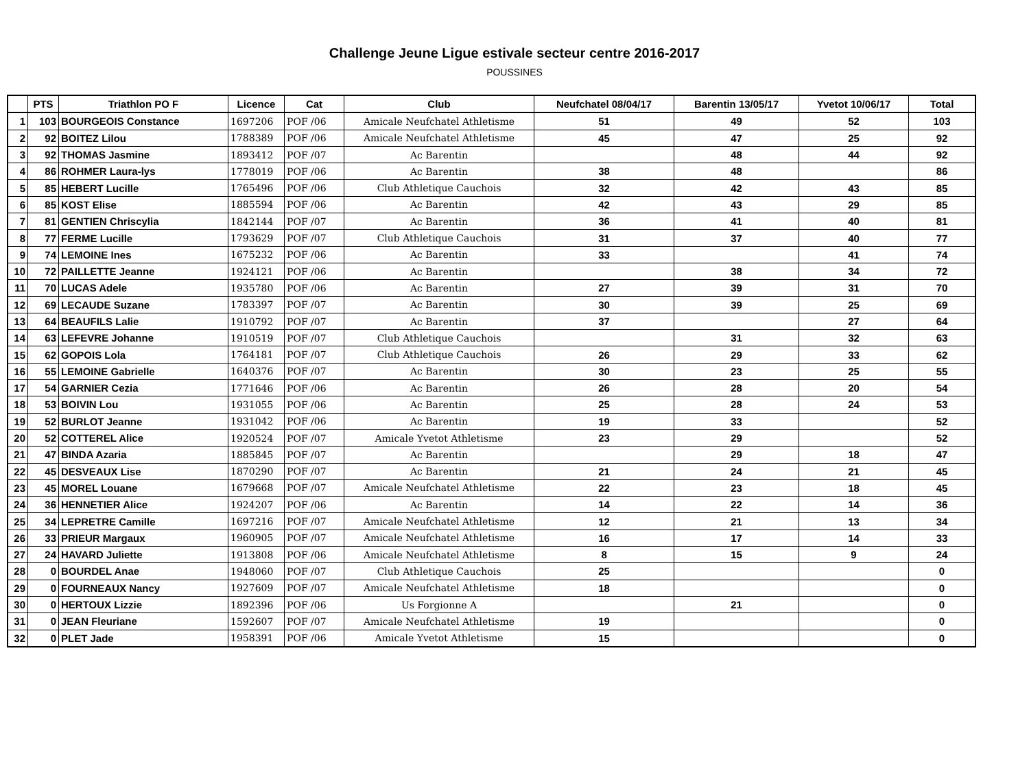Challenge Jeune Ligue estivale secteur centre 2016-2017
POUSSINES
| | PTS | Triathlon PO F | Licence | Cat | Club | Neufchatel 08/04/17 | Barentin 13/05/17 | Yvetot 10/06/17 | Total |
| --- | --- | --- | --- | --- | --- | --- | --- | --- | --- |
| 1 | 103 | BOURGEOIS Constance | 1697206 | POF /06 | Amicale Neufchatel Athletisme | 51 | 49 | 52 | 103 |
| 2 | 92 | BOITEZ Lilou | 1788389 | POF /06 | Amicale Neufchatel Athletisme | 45 | 47 | 25 | 92 |
| 3 | 92 | THOMAS Jasmine | 1893412 | POF /07 | Ac Barentin | | 48 | 44 | 92 |
| 4 | 86 | ROHMER Laura-lys | 1778019 | POF /06 | Ac Barentin | 38 | 48 | | 86 |
| 5 | 85 | HEBERT Lucille | 1765496 | POF /06 | Club Athletique Cauchois | 32 | 42 | 43 | 85 |
| 6 | 85 | KOST Elise | 1885594 | POF /06 | Ac Barentin | 42 | 43 | 29 | 85 |
| 7 | 81 | GENTIEN Chriscylia | 1842144 | POF /07 | Ac Barentin | 36 | 41 | 40 | 81 |
| 8 | 77 | FERME Lucille | 1793629 | POF /07 | Club Athletique Cauchois | 31 | 37 | 40 | 77 |
| 9 | 74 | LEMOINE Ines | 1675232 | POF /06 | Ac Barentin | 33 | | 41 | 74 |
| 10 | 72 | PAILLETTE Jeanne | 1924121 | POF /06 | Ac Barentin | | 38 | 34 | 72 |
| 11 | 70 | LUCAS Adele | 1935780 | POF /06 | Ac Barentin | 27 | 39 | 31 | 70 |
| 12 | 69 | LECAUDE Suzane | 1783397 | POF /07 | Ac Barentin | 30 | 39 | 25 | 69 |
| 13 | 64 | BEAUFILS Lalie | 1910792 | POF /07 | Ac Barentin | 37 | | 27 | 64 |
| 14 | 63 | LEFEVRE Johanne | 1910519 | POF /07 | Club Athletique Cauchois | | 31 | 32 | 63 |
| 15 | 62 | GOPOIS Lola | 1764181 | POF /07 | Club Athletique Cauchois | 26 | 29 | 33 | 62 |
| 16 | 55 | LEMOINE Gabrielle | 1640376 | POF /07 | Ac Barentin | 30 | 23 | 25 | 55 |
| 17 | 54 | GARNIER Cezia | 1771646 | POF /06 | Ac Barentin | 26 | 28 | 20 | 54 |
| 18 | 53 | BOIVIN Lou | 1931055 | POF /06 | Ac Barentin | 25 | 28 | 24 | 53 |
| 19 | 52 | BURLOT Jeanne | 1931042 | POF /06 | Ac Barentin | 19 | 33 | | 52 |
| 20 | 52 | COTTEREL Alice | 1920524 | POF /07 | Amicale Yvetot Athletisme | 23 | 29 | | 52 |
| 21 | 47 | BINDA Azaria | 1885845 | POF /07 | Ac Barentin | | 29 | 18 | 47 |
| 22 | 45 | DESVEAUX Lise | 1870290 | POF /07 | Ac Barentin | 21 | 24 | 21 | 45 |
| 23 | 45 | MOREL Louane | 1679668 | POF /07 | Amicale Neufchatel Athletisme | 22 | 23 | 18 | 45 |
| 24 | 36 | HENNETIER Alice | 1924207 | POF /06 | Ac Barentin | 14 | 22 | 14 | 36 |
| 25 | 34 | LEPRETRE Camille | 1697216 | POF /07 | Amicale Neufchatel Athletisme | 12 | 21 | 13 | 34 |
| 26 | 33 | PRIEUR Margaux | 1960905 | POF /07 | Amicale Neufchatel Athletisme | 16 | 17 | 14 | 33 |
| 27 | 24 | HAVARD Juliette | 1913808 | POF /06 | Amicale Neufchatel Athletisme | 8 | 15 | 9 | 24 |
| 28 | 0 | BOURDEL Anae | 1948060 | POF /07 | Club Athletique Cauchois | 25 | | | 0 |
| 29 | 0 | FOURNEAUX Nancy | 1927609 | POF /07 | Amicale Neufchatel Athletisme | 18 | | | 0 |
| 30 | 0 | HERTOUX Lizzie | 1892396 | POF /06 | Us Forgionne A | | 21 | | 0 |
| 31 | 0 | JEAN Fleuriane | 1592607 | POF /07 | Amicale Neufchatel Athletisme | 19 | | | 0 |
| 32 | 0 | PLET Jade | 1958391 | POF /06 | Amicale Yvetot Athletisme | 15 | | | 0 |